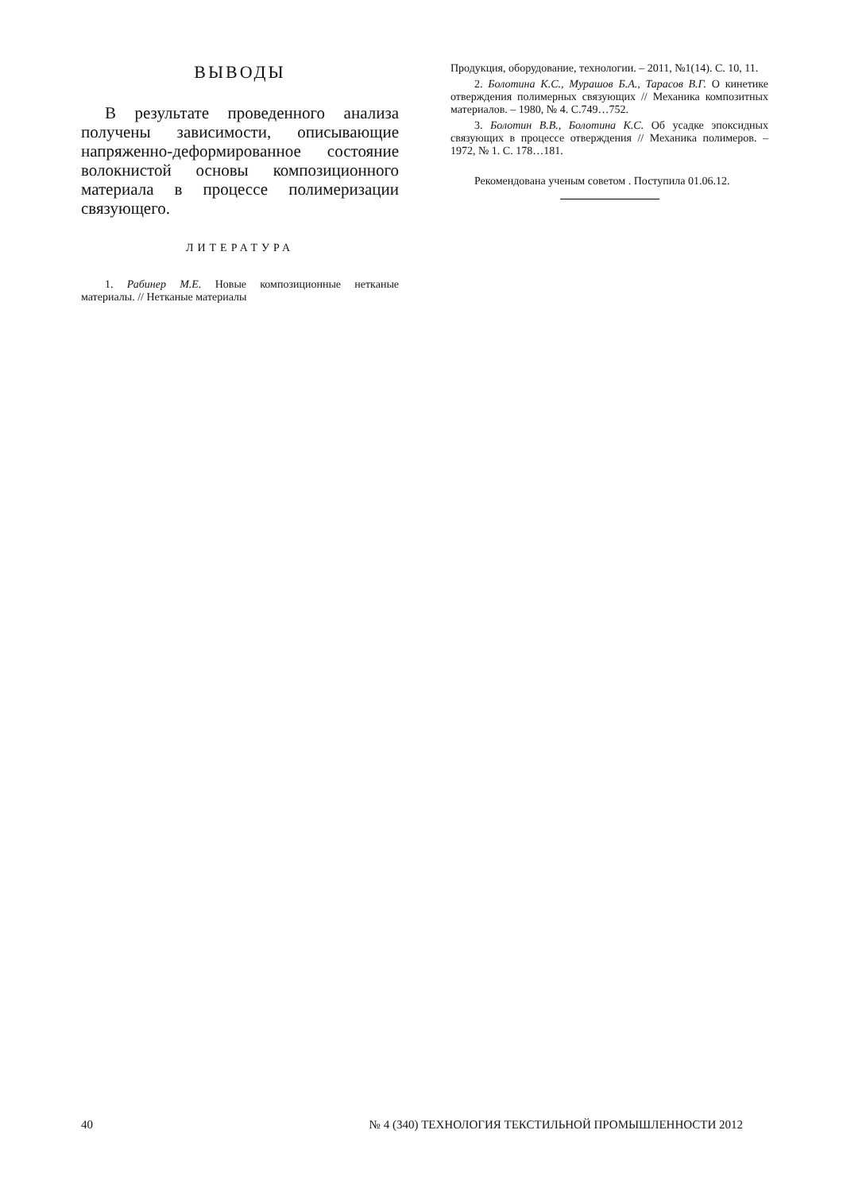ВЫВОДЫ
В результате проведенного анализа получены зависимости, описывающие напряженно-деформированное состояние волокнистой основы композиционного материала в процессе полимеризации связующего.
ЛИТЕРАТУРА
1. Рабинер М.Е. Новые композиционные нетканые материалы. // Нетканые материалы
Продукция, оборудование, технологии. – 2011, №1(14). С. 10, 11.
2. Болотина К.С., Мурашов Б.А., Тарасов В.Г. О кинетике отверждения полимерных связующих // Механика композитных материалов. – 1980, № 4. С.749…752.
3. Болотин В.В., Болотина К.С. Об усадке эпоксидных связующих в процессе отверждения // Механика полимеров. – 1972, № 1. С. 178…181.
Рекомендована ученым советом . Поступила 01.06.12.
40 № 4 (340) ТЕХНОЛОГИЯ ТЕКСТИЛЬНОЙ ПРОМЫШЛЕННОСТИ 2012